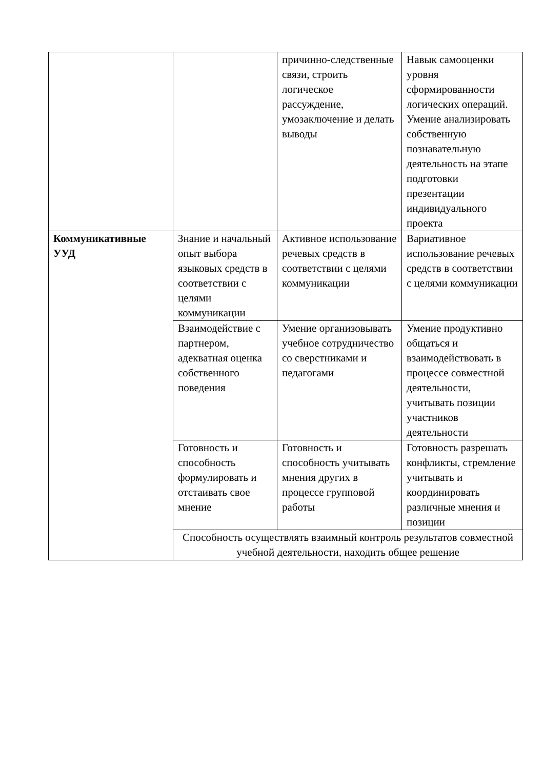| | | причинно-следственные связи, строить логическое рассуждение, умозаключение и делать выводы | Навык самооценки уровня сформированности логических операций. Умение анализировать собственную познавательную деятельность на этапе подготовки презентации индивидуального проекта |
| Коммуникативные УУД | Знание и начальный опыт выбора языковых средств в соответствии с целями коммуникации | Активное использование речевых средств в соответствии с целями коммуникации | Вариативное использование речевых средств в соответствии с целями коммуникации |
| | Взаимодействие с партнером, адекватная оценка собственного поведения | Умение организовывать учебное сотрудничество со сверстниками и педагогами | Умение продуктивно общаться и взаимодействовать в процессе совместной деятельности, учитывать позиции участников деятельности |
| | Готовность и способность формулировать и отстаивать свое мнение | Готовность и способность учитывать мнения других в процессе групповой работы | Готовность разрешать конфликты, стремление учитывать и координировать различные мнения и позиции |
| | Способность осуществлять взаимный контроль результатов совместной учебной деятельности, находить общее решение | | |